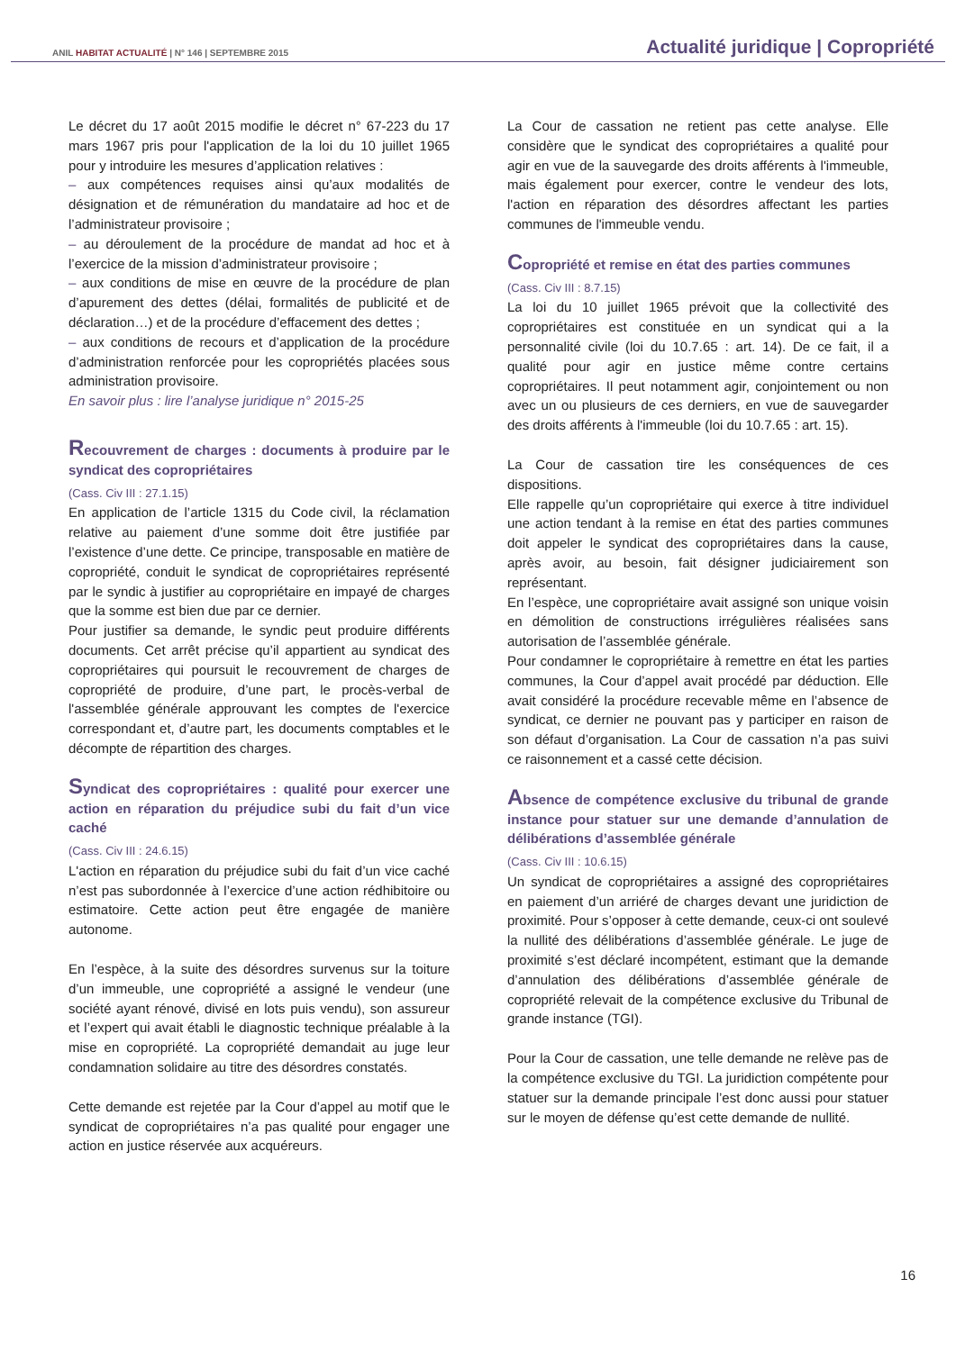ANIL HABITAT ACTUALITÉ | N° 146 | SEPTEMBRE 2015
Actualité juridique | Copropriété
Le décret du 17 août 2015 modifie le décret n° 67-223 du 17 mars 1967 pris pour l'application de la loi du 10 juillet 1965 pour y introduire les mesures d’application relatives :
– aux compétences requises ainsi qu’aux modalités de désignation et de rémunération du mandataire ad hoc et de l’administrateur provisoire ;
– au déroulement de la procédure de mandat ad hoc et à l’exercice de la mission d’administrateur provisoire ;
– aux conditions de mise en œuvre de la procédure de plan d’apurement des dettes (délai, formalités de publicité et de déclaration…) et de la procédure d’effacement des dettes ;
– aux conditions de recours et d’application de la procédure d’administration renforcée pour les copropriétés placées sous administration provisoire.
En savoir plus : lire l’analyse juridique n° 2015-25
Recouvrement de charges : documents à produire par le syndicat des copropriétaires
(Cass. Civ III : 27.1.15)
En application de l’article 1315 du Code civil, la réclamation relative au paiement d’une somme doit être justifiée par l’existence d’une dette. Ce principe, transposable en matière de copropriété, conduit le syndicat de copropriétaires représenté par le syndic à justifier au copropriétaire en impayé de charges que la somme est bien due par ce dernier.
Pour justifier sa demande, le syndic peut produire différents documents. Cet arrêt précise qu’il appartient au syndicat des copropriétaires qui poursuit le recouvrement de charges de copropriété de produire, d’une part, le procès-verbal de l'assemblée générale approuvant les comptes de l'exercice correspondant et, d’autre part, les documents comptables et le décompte de répartition des charges.
Syndicat des copropriétaires : qualité pour exercer une action en réparation du préjudice subi du fait d’un vice caché
(Cass. Civ III : 24.6.15)
L'action en réparation du préjudice subi du fait d’un vice caché n’est pas subordonnée à l’exercice d’une action rédhibitoire ou estimatoire. Cette action peut être engagée de manière autonome.
En l’espèce, à la suite des désordres survenus sur la toiture d’un immeuble, une copropriété a assigné le vendeur (une société ayant rénové, divisé en lots puis vendu), son assureur et l’expert qui avait établi le diagnostic technique préalable à la mise en copropriété. La copropriété demandait au juge leur condamnation solidaire au titre des désordres constatés.
Cette demande est rejetée par la Cour d’appel au motif que le syndicat de copropriétaires n’a pas qualité pour engager une action en justice réservée aux acquéreurs.
La Cour de cassation ne retient pas cette analyse. Elle considère que le syndicat des copropriétaires a qualité pour agir en vue de la sauvegarde des droits afférents à l'immeuble, mais également pour exercer, contre le vendeur des lots, l'action en réparation des désordres affectant les parties communes de l'immeuble vendu.
Copropriété et remise en état des parties communes
(Cass. Civ III : 8.7.15)
La loi du 10 juillet 1965 prévoit que la collectivité des copropriétaires est constituée en un syndicat qui a la personnalité civile (loi du 10.7.65 : art. 14). De ce fait, il a qualité pour agir en justice même contre certains copropriétaires. Il peut notamment agir, conjointement ou non avec un ou plusieurs de ces derniers, en vue de sauvegarder des droits afférents à l'immeuble (loi du 10.7.65 : art. 15).
La Cour de cassation tire les conséquences de ces dispositions.
Elle rappelle qu’un copropriétaire qui exerce à titre individuel une action tendant à la remise en état des parties communes doit appeler le syndicat des copropriétaires dans la cause, après avoir, au besoin, fait désigner judiciairement son représentant.
En l’espèce, une copropriétaire avait assigné son unique voisin en démolition de constructions irrégulières réalisées sans autorisation de l’assemblée générale.
Pour condamner le copropriétaire à remettre en état les parties communes, la Cour d’appel avait procédé par déduction. Elle avait considéré la procédure recevable même en l’absence de syndicat, ce dernier ne pouvant pas y participer en raison de son défaut d’organisation. La Cour de cassation n’a pas suivi ce raisonnement et a cassé cette décision.
Absence de compétence exclusive du tribunal de grande instance pour statuer sur une demande d’annulation de délibérations d’assemblée générale
(Cass. Civ III : 10.6.15)
Un syndicat de copropriétaires a assigné des copropriétaires en paiement d’un arriéré de charges devant une juridiction de proximité. Pour s’opposer à cette demande, ceux-ci ont soulevé la nullité des délibérations d’assemblée générale. Le juge de proximité s’est déclaré incompétent, estimant que la demande d’annulation des délibérations d’assemblée générale de copropriété relevait de la compétence exclusive du Tribunal de grande instance (TGI).
Pour la Cour de cassation, une telle demande ne relève pas de la compétence exclusive du TGI. La juridiction compétente pour statuer sur la demande principale l’est donc aussi pour statuer sur le moyen de défense qu’est cette demande de nullité.
16